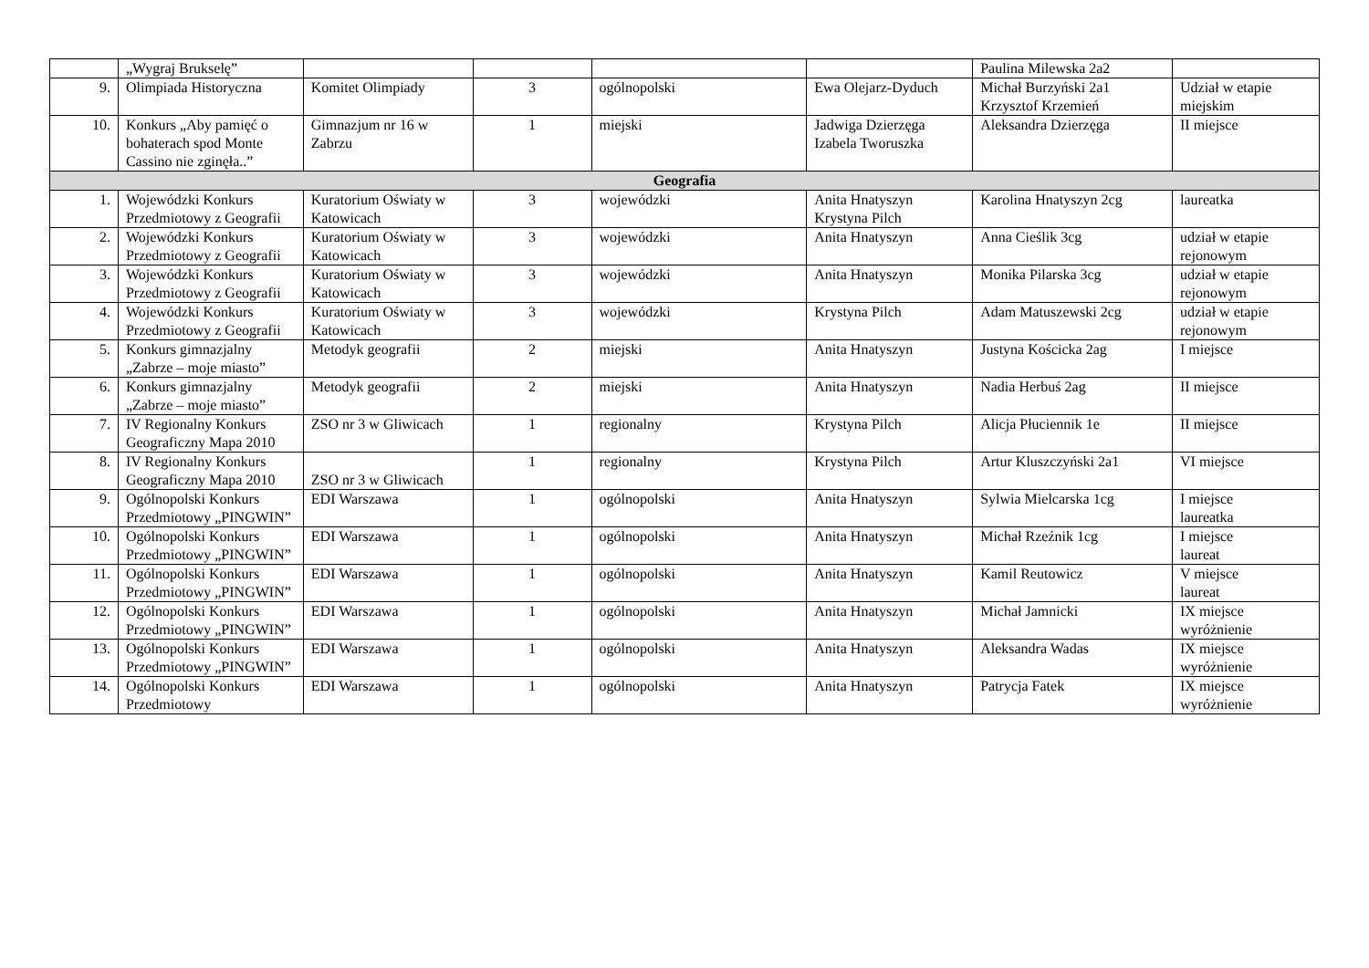| | „Wygraj Brukselę” | | | | | Paulina Milewska 2a2 | |
| 9. | Olimpiada Historyczna | Komitet Olimpiady | 3 | ogólnopolski | Ewa Olejarz-Dyduch | Michał Burzyński 2a1 Krzysztof Krzemień | Udział w etapie miejskim |
| 10. | Konkurs „Aby pamięć o bohaterach spod Monte Cassino nie zginęła..” | Gimnazjum nr 16 w Zabrzu | 1 | miejski | Jadwiga Dzierzęga Izabela Tworuszka | Aleksandra Dzierzęga | II miejsce |
| Geografia | | | | | | | |
| 1. | Wojewódzki Konkurs Przedmiotowy z Geografii | Kuratorium Oświaty w Katowicach | 3 | wojewódzki | Anita Hnatyszyn Krystyna Pilch | Karolina Hnatyszyn 2cg | laureatka |
| 2. | Wojewódzki Konkurs Przedmiotowy z Geografii | Kuratorium Oświaty w Katowicach | 3 | wojewódzki | Anita Hnatyszyn | Anna Cieślik 3cg | udział w etapie rejonowym |
| 3. | Wojewódzki Konkurs Przedmiotowy z Geografii | Kuratorium Oświaty w Katowicach | 3 | wojewódzki | Anita Hnatyszyn | Monika Pilarska 3cg | udział w etapie rejonowym |
| 4. | Wojewódzki Konkurs Przedmiotowy z Geografii | Kuratorium Oświaty w Katowicach | 3 | wojewódzki | Krystyna Pilch | Adam Matuszewski 2cg | udział w etapie rejonowym |
| 5. | Konkurs gimnazjalny „Zabrze – moje miasto” | Metodyk geografii | 2 | miejski | Anita Hnatyszyn | Justyna Kościcka 2ag | I miejsce |
| 6. | Konkurs gimnazjalny „Zabrze – moje miasto” | Metodyk geografii | 2 | miejski | Anita Hnatyszyn | Nadia Herbuś 2ag | II miejsce |
| 7. | IV Regionalny Konkurs Geograficzny Mapa 2010 | ZSO nr 3 w Gliwicach | 1 | regionalny | Krystyna Pilch | Alicja Płuciennik 1e | II miejsce |
| 8. | IV Regionalny Konkurs Geograficzny Mapa 2010 | ZSO nr 3 w Gliwicach | 1 | regionalny | Krystyna Pilch | Artur Kluszczyński 2a1 | VI miejsce |
| 9. | Ogólnopolski Konkurs Przedmiotowy „PINGWIN” | EDI Warszawa | 1 | ogólnopolski | Anita Hnatyszyn | Sylwia Mielcarska 1cg | I miejsce laureatka |
| 10. | Ogólnopolski Konkurs Przedmiotowy „PINGWIN” | EDI Warszawa | 1 | ogólnopolski | Anita Hnatyszyn | Michał Rzeźnik 1cg | I miejsce laureat |
| 11. | Ogólnopolski Konkurs Przedmiotowy „PINGWIN” | EDI Warszawa | 1 | ogólnopolski | Anita Hnatyszyn | Kamil Reutowicz | V miejsce laureat |
| 12. | Ogólnopolski Konkurs Przedmiotowy „PINGWIN” | EDI Warszawa | 1 | ogólnopolski | Anita Hnatyszyn | Michał Jamnicki | IX miejsce wyróżnienie |
| 13. | Ogólnopolski Konkurs Przedmiotowy „PINGWIN” | EDI Warszawa | 1 | ogólnopolski | Anita Hnatyszyn | Aleksandra Wadas | IX miejsce wyróżnienie |
| 14. | Ogólnopolski Konkurs Przedmiotowy | EDI Warszawa | 1 | ogólnopolski | Anita Hnatyszyn | Patrycja Fatek | IX miejsce wyróżnienie |